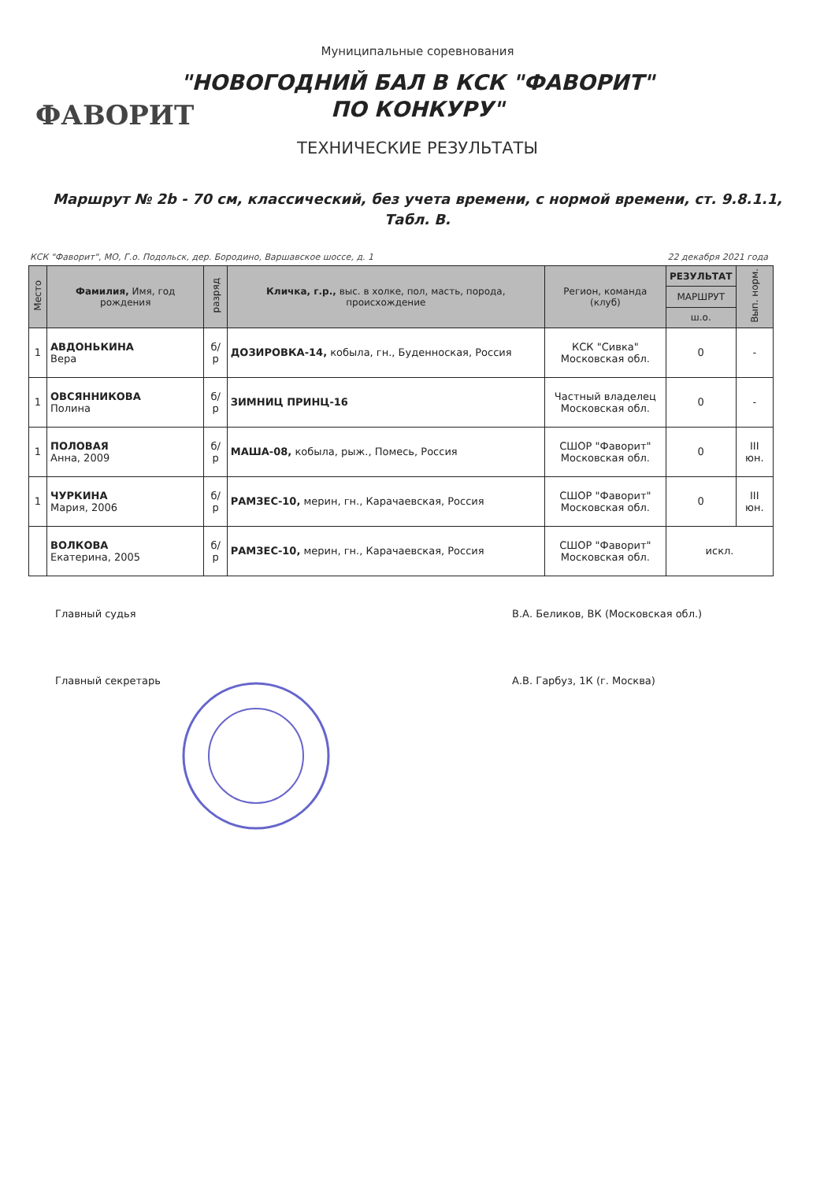Муниципальные соревнования
"НОВОГОДНИЙ БАЛ В КСК "ФАВОРИТ"
ПО КОНКУРУ"
ФАВОРИТ
ТЕХНИЧЕСКИЕ РЕЗУЛЬТАТЫ
Маршрут № 2b - 70 см, классический, без учета времени, с нормой времени, ст. 9.8.1.1, Табл. В.
КСК "Фаворит", МО, Г.о. Подольск, дер. Бородино, Варшавское шоссе, д. 1 22 декабря 2021 года
| Место | Фамилия, Имя, год рождения | разряд | Кличка, г.р., выс. в холке, пол, масть, порода, происхождение | Регион, команда (клуб) | РЕЗУЛЬТАТ | Вып. норм. |
| --- | --- | --- | --- | --- | --- | --- |
| | | | | | МАРШРУТ | |
| | | | | | ш.о. | |
| 1 | АВДОНЬКИНА Вера | б/р | ДОЗИРОВКА-14, кобыла, гн., Буденноская, Россия | КСК "Сивка" Московская обл. | 0 | - |
| 1 | ОВСЯННИКОВА Полина | б/р | ЗИМНИЦ ПРИНЦ-16 | Частный владелец Московская обл. | 0 | - |
| 1 | ПОЛОВАЯ Анна, 2009 | б/р | МАША-08, кобыла, рыж., Помесь, Россия | СШОР "Фаворит" Московская обл. | 0 | III юн. |
| 1 | ЧУРКИНА Мария, 2006 | б/р | РАМЗЕС-10, мерин, гн., Карачаевская, Россия | СШОР "Фаворит" Московская обл. | 0 | III юн. |
| | ВОЛКОВА Екатерина, 2005 | б/р | РАМЗЕС-10, мерин, гн., Карачаевская, Россия | СШОР "Фаворит" Московская обл. | искл. | |
Главный судья В.А. Беликов, ВК (Московская обл.)
Главный секретарь А.В. Гарбуз, 1К (г. Москва)